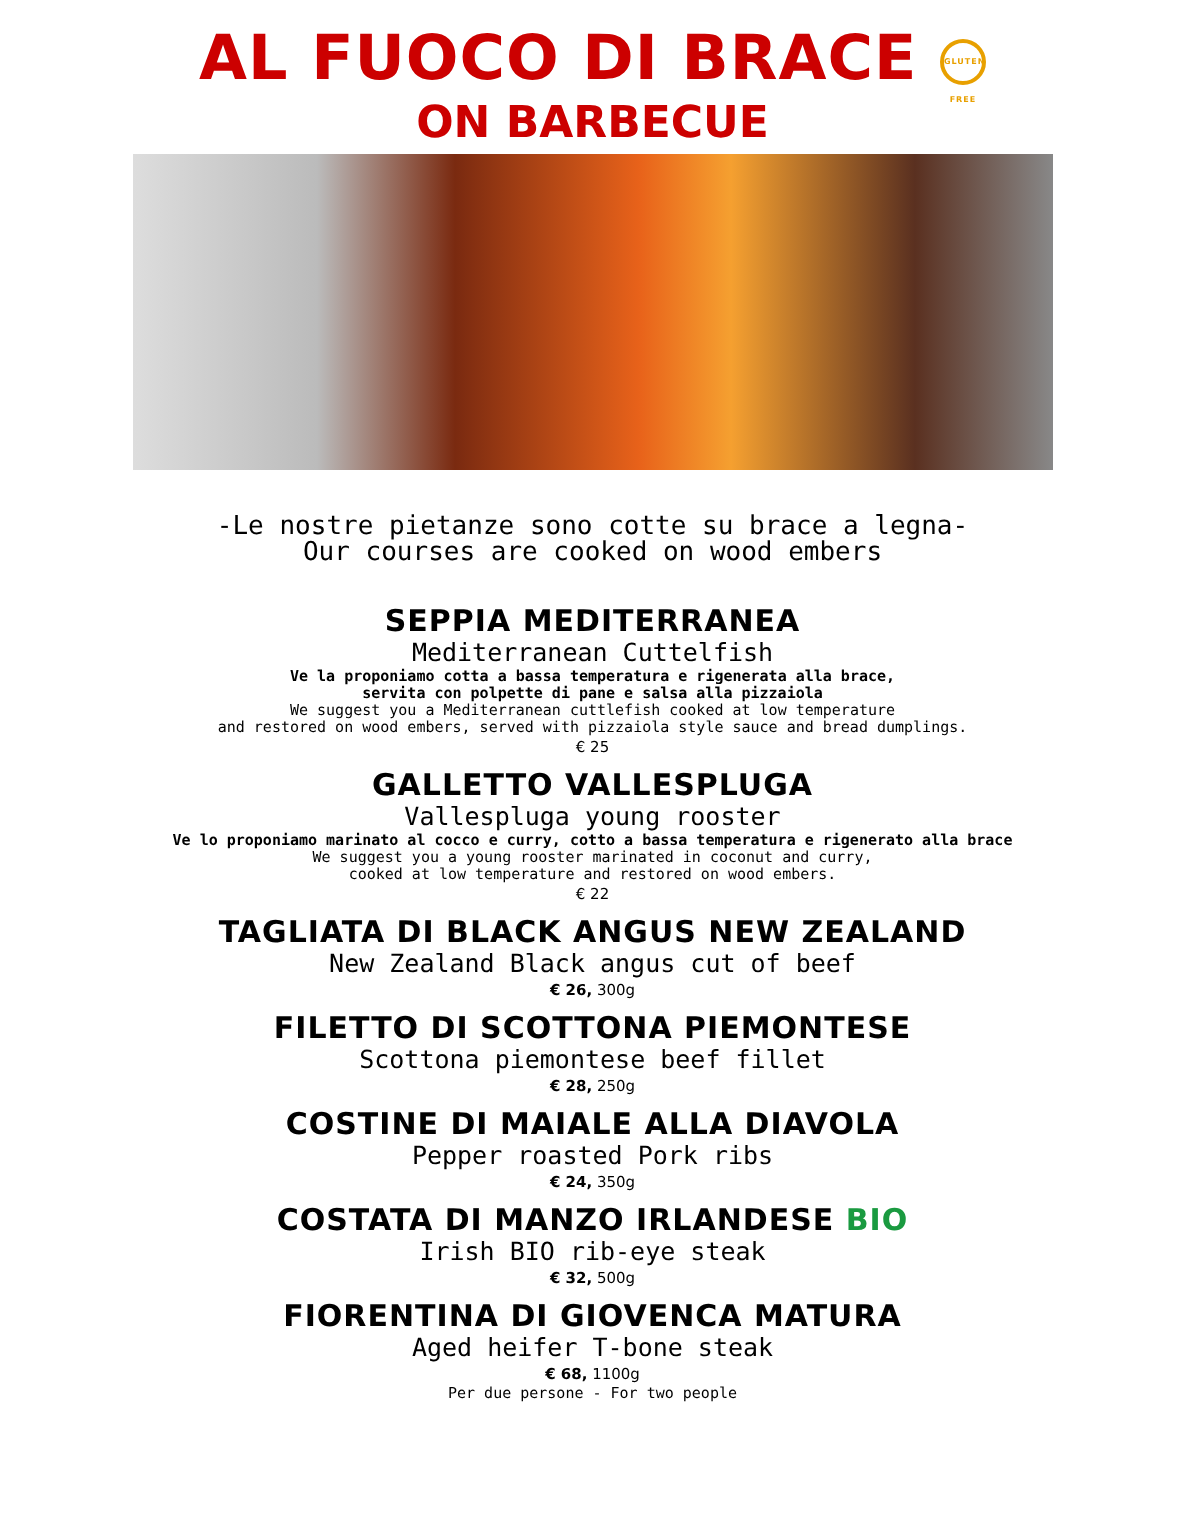AL FUOCO DI BRACE GLUTEN FREE
ON BARBECUE
-Le nostre pietanze sono cotte su brace a legna-
Our courses are cooked on wood embers
SEPPIA MEDITERRANEA
Mediterranean Cuttelfish
Ve la proponiamo cotta a bassa temperatura e rigenerata alla brace,
servita con polpette di pane e salsa alla pizzaiola
We suggest you a Mediterranean cuttlefish cooked at low temperature
and restored on wood embers, served with pizzaiola style sauce and bread dumplings.
€ 25
GALLETTO VALLESPLUGA
Vallespluga young rooster
Ve lo proponiamo marinato al cocco e curry, cotto a bassa temperatura e rigenerato alla brace
We suggest you a young rooster marinated in coconut and curry,
cooked at low temperature and restored on wood embers.
€ 22
TAGLIATA DI BLACK ANGUS NEW ZEALAND
New Zealand Black angus cut of beef
€ 26, 300g
FILETTO DI SCOTTONA PIEMONTESE
Scottona piemontese beef fillet
€ 28, 250g
COSTINE DI MAIALE ALLA DIAVOLA
Pepper roasted Pork ribs
€ 24, 350g
COSTATA DI MANZO IRLANDESE BIO
Irish BIO rib-eye steak
€ 32, 500g
FIORENTINA DI GIOVENCA MATURA
Aged heifer T-bone steak
€ 68, 1100g
Per due persone - For two people